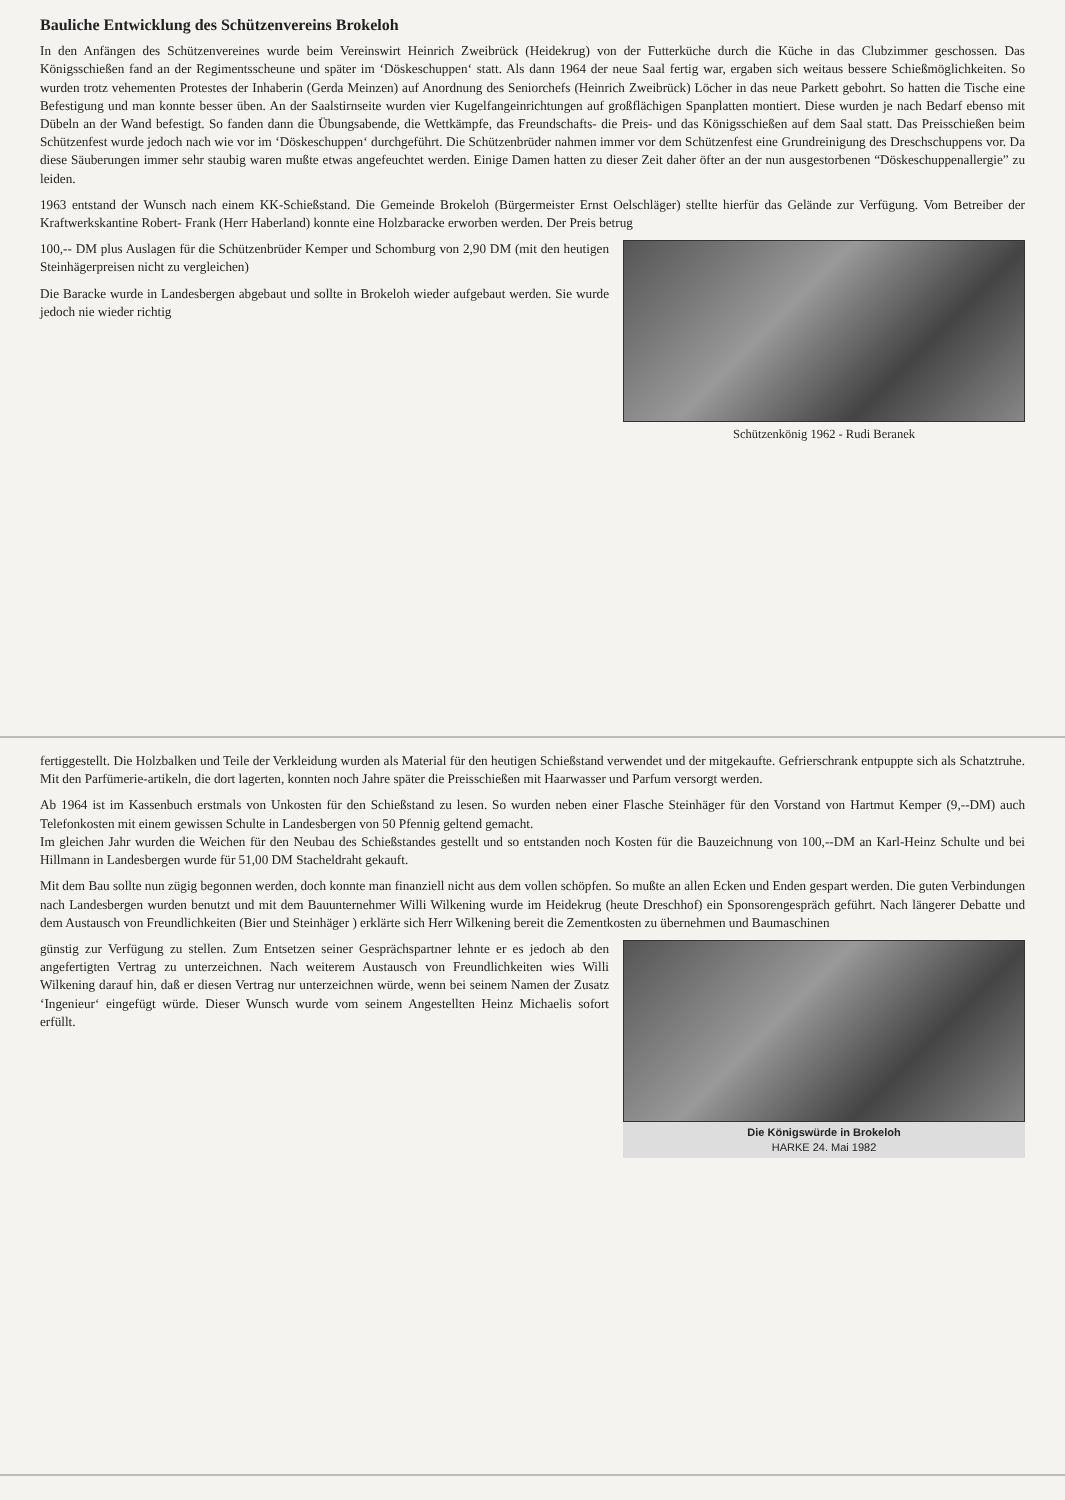Bauliche Entwicklung des Schützenvereins Brokeloh
In den Anfängen des Schützenvereines wurde beim Vereinswirt Heinrich Zweibrück (Heidekrug) von der Futterküche durch die Küche in das Clubzimmer geschossen. Das Königsschießen fand an der Regimentsscheune und später im ‘Döskeschuppen‘ statt. Als dann 1964 der neue Saal fertig war, ergaben sich weitaus bessere Schießmöglichkeiten. So wurden trotz vehementen Protestes der Inhaberin (Gerda Meinzen) auf Anordnung des Seniorchefs (Heinrich Zweibrück) Löcher in das neue Parkett gebohrt. So hatten die Tische eine Befestigung und man konnte besser üben. An der Saalstirnseite wurden vier Kugelfangeinrichtungen auf großflächigen Spanplatten montiert. Diese wurden je nach Bedarf ebenso mit Dübeln an der Wand befestigt. So fanden dann die Übungsabende, die Wettkämpfe, das Freundschafts- die Preis- und das Königsschießen auf dem Saal statt. Das Preisschießen beim Schützenfest wurde jedoch nach wie vor im ‘Döskeschuppen‘ durchgeführt. Die Schützenbrüder nahmen immer vor dem Schützenfest eine Grundreinigung des Dreschschuppens vor. Da diese Säuberungen immer sehr staubig waren mußte etwas angefeuchtet werden. Einige Damen hatten zu dieser Zeit daher öfter an der nun ausgestorbenen “Döskeschuppenallergie” zu leiden.
1963 entstand der Wunsch nach einem KK-Schießstand. Die Gemeinde Brokeloh (Bürgermeister Ernst Oelschläger) stellte hierfür das Gelände zur Verfügung. Vom Betreiber der Kraftwerkskantine Robert- Frank (Herr Haberland) konnte eine Holzbaracke erworben werden. Der Preis betrug
100,-- DM plus Auslagen für die Schützenbrüder Kemper und Schomburg von 2,90 DM (mit den heutigen Steinhägerpreisen nicht zu vergleichen)
Die Baracke wurde in Landesbergen abgebaut und sollte in Brokeloh wieder aufgebaut werden. Sie wurde jedoch nie wieder richtig
Schützenkönig 1962 - Rudi Beranek
fertiggestellt. Die Holzbalken und Teile der Verkleidung wurden als Material für den heutigen Schießstand verwendet und der mitgekaufte. Gefrierschrank entpuppte sich als Schatztruhe. Mit den Parfümerie-artikeln, die dort lagerten, konnten noch Jahre später die Preisschießen mit Haarwasser und Parfum versorgt werden.
Ab 1964 ist im Kassenbuch erstmals von Unkosten für den Schießstand zu lesen. So wurden neben einer Flasche Steinhäger für den Vorstand von Hartmut Kemper (9,--DM) auch Telefonkosten mit einem gewissen Schulte in Landesbergen von 50 Pfennig geltend gemacht.
Im gleichen Jahr wurden die Weichen für den Neubau des Schießstandes gestellt und so entstanden noch Kosten für die Bauzeichnung von 100,--DM an Karl-Heinz Schulte und bei Hillmann in Landesbergen wurde für 51,00 DM Stacheldraht gekauft.
Mit dem Bau sollte nun zügig begonnen werden, doch konnte man finanziell nicht aus dem vollen schöpfen. So mußte an allen Ecken und Enden gespart werden. Die guten Verbindungen nach Landesbergen wurden benutzt und mit dem Bauunternehmer Willi Wilkening wurde im Heidekrug (heute Dreschhof) ein Sponsorengespräch geführt. Nach längerer Debatte und dem Austausch von Freundlichkeiten (Bier und Steinhäger ) erklärte sich Herr Wilkening bereit die Zementkosten zu übernehmen und Baumaschinen
günstig zur Verfügung zu stellen. Zum Entsetzen seiner Gesprächspartner lehnte er es jedoch ab den angefertigten Vertrag zu unterzeichnen. Nach weiterem Austausch von Freundlichkeiten wies Willi Wilkening darauf hin, daß er diesen Vertrag nur unterzeichnen würde, wenn bei seinem Namen der Zusatz ‘Ingenieur‘ eingefügt würde. Dieser Wunsch wurde vom seinem Angestellten Heinz Michaelis sofort erfüllt.
Die Königswürde in Brokeloh
HARKE 24. Mai 1982